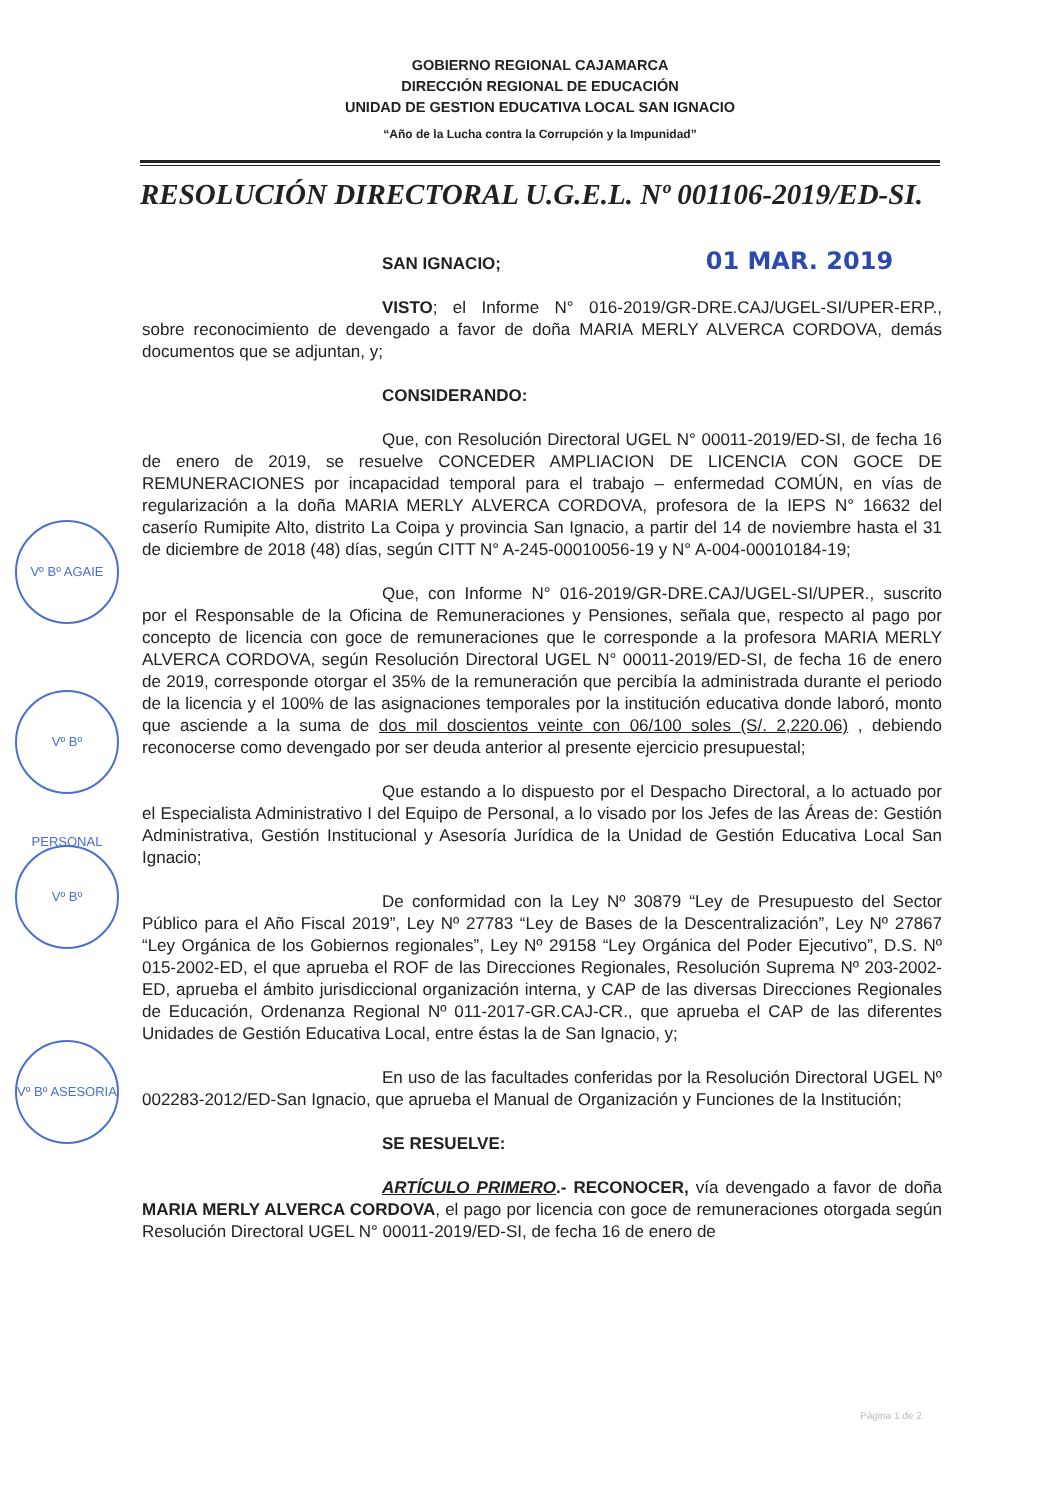GOBIERNO REGIONAL CAJAMARCA
DIRECCIÓN REGIONAL DE EDUCACIÓN
UNIDAD DE GESTION EDUCATIVA LOCAL SAN IGNACIO
“Año de la Lucha contra la Corrupción y la Impunidad”
RESOLUCIÓN DIRECTORAL U.G.E.L. Nº 001106-2019/ED-SI.
SAN IGNACIO; 01 MAR. 2019
VISTO; el Informe N° 016-2019/GR-DRE.CAJ/UGEL-SI/UPER-ERP., sobre reconocimiento de devengado a favor de doña MARIA MERLY ALVERCA CORDOVA, demás documentos que se adjuntan, y;
CONSIDERANDO:
Que, con Resolución Directoral UGEL N° 00011-2019/ED-SI, de fecha 16 de enero de 2019, se resuelve CONCEDER AMPLIACION DE LICENCIA CON GOCE DE REMUNERACIONES por incapacidad temporal para el trabajo – enfermedad COMÚN, en vías de regularización a la doña MARIA MERLY ALVERCA CORDOVA, profesora de la IEPS N° 16632 del caserío Rumipite Alto, distrito La Coipa y provincia San Ignacio, a partir del 14 de noviembre hasta el 31 de diciembre de 2018 (48) días, según CITT N° A-245-00010056-19 y N° A-004-00010184-19;
Que, con Informe N° 016-2019/GR-DRE.CAJ/UGEL-SI/UPER., suscrito por el Responsable de la Oficina de Remuneraciones y Pensiones, señala que, respecto al pago por concepto de licencia con goce de remuneraciones que le corresponde a la profesora MARIA MERLY ALVERCA CORDOVA, según Resolución Directoral UGEL N° 00011-2019/ED-SI, de fecha 16 de enero de 2019, corresponde otorgar el 35% de la remuneración que percibía la administrada durante el periodo de la licencia y el 100% de las asignaciones temporales por la institución educativa donde laboró, monto que asciende a la suma de dos mil doscientos veinte con 06/100 soles (S/. 2,220.06) , debiendo reconocerse como devengado por ser deuda anterior al presente ejercicio presupuestal;
Que estando a lo dispuesto por el Despacho Directoral, a lo actuado por el Especialista Administrativo I del Equipo de Personal, a lo visado por los Jefes de las Áreas de: Gestión Administrativa, Gestión Institucional y Asesoría Jurídica de la Unidad de Gestión Educativa Local San Ignacio;
De conformidad con la Ley Nº 30879 “Ley de Presupuesto del Sector Público para el Año Fiscal 2019”, Ley Nº 27783 “Ley de Bases de la Descentralización”, Ley Nº 27867 “Ley Orgánica de los Gobiernos regionales”, Ley Nº 29158 “Ley Orgánica del Poder Ejecutivo”, D.S. Nº 015-2002-ED, el que aprueba el ROF de las Direcciones Regionales, Resolución Suprema Nº 203-2002-ED, aprueba el ámbito jurisdiccional organización interna, y CAP de las diversas Direcciones Regionales de Educación, Ordenanza Regional Nº 011-2017-GR.CAJ-CR., que aprueba el CAP de las diferentes Unidades de Gestión Educativa Local, entre éstas la de San Ignacio, y;
En uso de las facultades conferidas por la Resolución Directoral UGEL Nº 002283-2012/ED-San Ignacio, que aprueba el Manual de Organización y Funciones de la Institución;
SE RESUELVE:
ARTÍCULO PRIMERO.- RECONOCER, vía devengado a favor de doña MARIA MERLY ALVERCA CORDOVA, el pago por licencia con goce de remuneraciones otorgada según Resolución Directoral UGEL N° 00011-2019/ED-SI, de fecha 16 de enero de
Vº Bº AGAIE
Vº Bº PERSONAL
Vº Bº
Vº Bº ASESORIA
Página 1 de 2